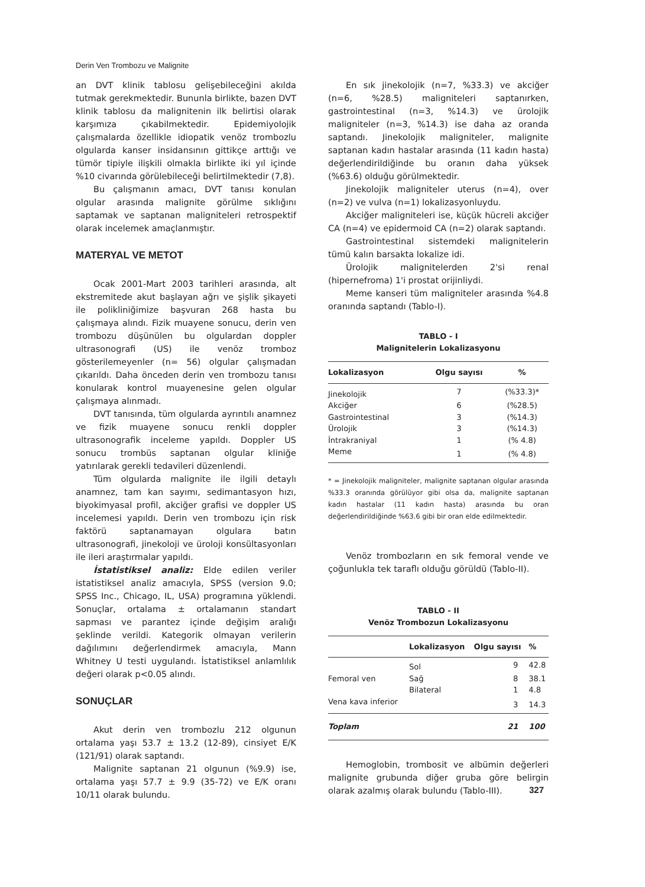Derin Ven Trombozu ve Malignite
an DVT klinik tablosu gelişebileceğini akılda tutmak gerekmektedir. Bununla birlikte, bazen DVT klinik tablosu da malignitenin ilk belirtisi olarak karşımıza çıkabilmektedir. Epidemiyolojik çalışmalarda özellikle idiopatik venöz trombozlu olgularda kanser insidansının gittikçe arttığı ve tümör tipiyle ilişkili olmakla birlikte iki yıl içinde %10 civarında görülebileceği belirtilmektedir (7,8).
Bu çalışmanın amacı, DVT tanısı konulan olgular arasında malignite görülme sıklığını saptamak ve saptanan maligniteleri retrospektif olarak incelemek amaçlanmıştır.
MATERYAL VE METOT
Ocak 2001-Mart 2003 tarihleri arasında, alt ekstremitede akut başlayan ağrı ve şişlik şikayeti ile polikliniğimize başvuran 268 hasta bu çalışmaya alındı. Fizik muayene sonucu, derin ven trombozu düşünülen bu olgulardan doppler ultrasonografi (US) ile venöz tromboz gösterilemeyenler (n= 56) olgular çalışmadan çıkarıldı. Daha önceden derin ven trombozu tanısı konularak kontrol muayenesine gelen olgular çalışmaya alınmadı.
DVT tanısında, tüm olgularda ayrıntılı anamnez ve fizik muayene sonucu renkli doppler ultrasonografik inceleme yapıldı. Doppler US sonucu trombüs saptanan olgular kliniğe yatırılarak gerekli tedavileri düzenlendi.
Tüm olgularda malignite ile ilgili detaylı anamnez, tam kan sayımı, sedimantasyon hızı, biyokimyasal profil, akciğer grafisi ve doppler US incelemesi yapıldı. Derin ven trombozu için risk faktörü saptanamayan olgulara batın ultrasonografi, jinekoloji ve üroloji konsültasyonları ile ileri araştırmalar yapıldı.
İstatistiksel analiz: Elde edilen veriler istatistiksel analiz amacıyla, SPSS (version 9.0; SPSS Inc., Chicago, IL, USA) programına yüklendi. Sonuçlar, ortalama ± ortalamanın standart sapması ve parantez içinde değişim aralığı şeklinde verildi. Kategorik olmayan verilerin dağılımını değerlendirmek amacıyla, Mann Whitney U testi uygulandı. İstatistiksel anlamlılık değeri olarak p<0.05 alındı.
SONUÇLAR
Akut derin ven trombozlu 212 olgunun ortalama yaşı 53.7 ± 13.2 (12-89), cinsiyet E/K (121/91) olarak saptandı.
Malignite saptanan 21 olgunun (%9.9) ise, ortalama yaşı 57.7 ± 9.9 (35-72) ve E/K oranı 10/11 olarak bulundu.
En sık jinekolojik (n=7, %33.3) ve akciğer (n=6, %28.5) maligniteleri saptanırken, gastrointestinal (n=3, %14.3) ve ürolojik maligniteler (n=3, %14.3) ise daha az oranda saptandı. Jinekolojik maligniteler, malignite saptanan kadın hastalar arasında (11 kadın hasta) değerlendirildiğinde bu oranın daha yüksek (%63.6) olduğu görülmektedir.
Jinekolojik maligniteler uterus (n=4), over (n=2) ve vulva (n=1) lokalizasyonluydu.
Akciğer maligniteleri ise, küçük hücreli akciğer CA (n=4) ve epidermoid CA (n=2) olarak saptandı.
Gastrointestinal sistemdeki malignitelerin tümü kalın barsakta lokalize idi.
Ürolojik malignitelerden 2'si renal (hipernefroma) 1'i prostat orijinliydi.
Meme kanseri tüm maligniteler arasında %4.8 oranında saptandı (Tablo-I).
TABLO - I
Malignitelerin Lokalizasyonu
| Lokalizasyon | Olgu sayısı | % |
| --- | --- | --- |
| Jinekolojik | 7 | (%33.3)* |
| Akciğer | 6 | (%28.5) |
| Gastrointestinal | 3 | (%14.3) |
| Ürolojik | 3 | (%14.3) |
| İntrakraniyal | 1 | (% 4.8) |
| Meme | 1 | (% 4.8) |
* = Jinekolojik maligniteler, malignite saptanan olgular arasında %33.3 oranında görülüyor gibi olsa da, malignite saptanan kadın hastalar (11 kadın hasta) arasında bu oran değerlendirildiğinde %63.6 gibi bir oran elde edilmektedir.
Venöz trombozların en sık femoral vende ve çoğunlukla tek taraflı olduğu görüldü (Tablo-II).
TABLO - II
Venöz Trombozun Lokalizasyonu
| | Lokalizasyon | Olgu sayısı | % |
| --- | --- | --- | --- |
| | Sol | 9 | 42.8 |
| Femoral ven | Sağ | 8 | 38.1 |
| | Bilateral | 1 | 4.8 |
| Vena kava inferior | | 3 | 14.3 |
| Toplam | | 21 | 100 |
Hemoglobin, trombosit ve albümin değerleri malignite grubunda diğer gruba göre belirgin olarak azalmış olarak bulundu (Tablo-III).
327